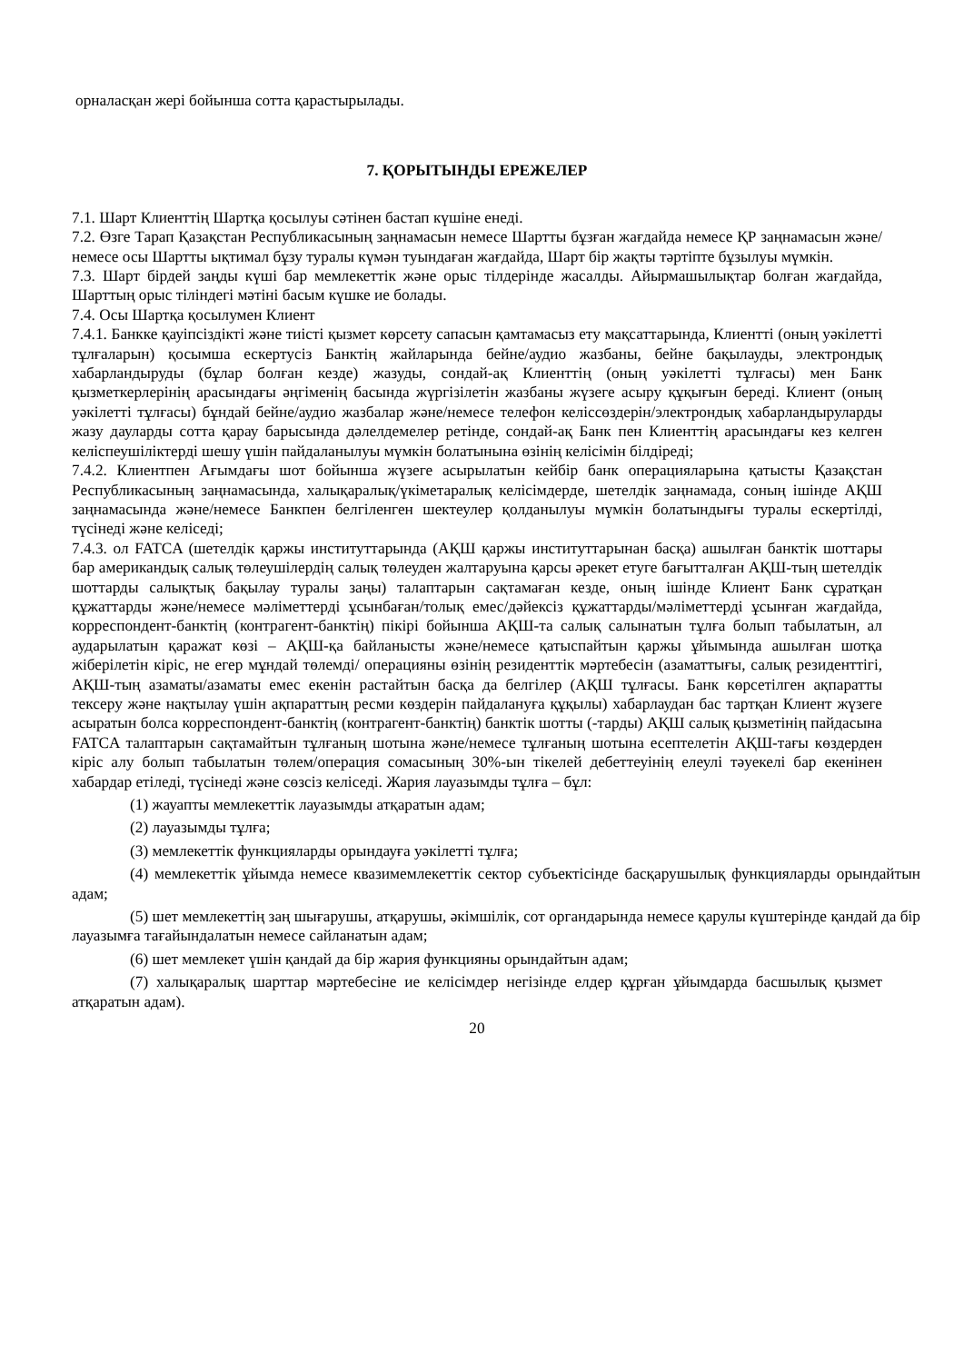орналасқан жері бойынша сотта қарастырылады.
7. ҚОРЫТЫНДЫ ЕРЕЖЕЛЕР
7.1. Шарт Клиенттің Шартқа қосылуы сәтінен бастап күшіне енеді.
7.2. Өзге Тарап Қазақстан Республикасының заңнамасын немесе Шартты бұзған жағдайда немесе ҚР заңнамасын және/немесе осы Шартты ықтимал бұзу туралы күмән туындаған жағдайда, Шарт бір жақты тәртіпте бұзылуы мүмкін.
7.3. Шарт бірдей заңды күші бар мемлекеттік және орыс тілдерінде жасалды. Айырмашылықтар болған жағдайда, Шарттың орыс тіліндегі мәтіні басым күшке ие болады.
7.4. Осы Шартқа қосылумен Клиент
7.4.1. Банкке қауіпсіздікті және тиісті қызмет көрсету сапасын қамтамасыз ету мақсаттарында, Клиентті (оның уәкілетті тұлғаларын) қосымша ескертусіз Банктің жайларында бейне/аудио жазбаны, бейне бақылауды, электрондық хабарландыруды (бұлар болған кезде) жазуды, сондай-ақ Клиенттің (оның уәкілетті тұлғасы) мен Банк қызметкерлерінің арасындағы әңгіменің басында жүргізілетін жазбаны жүзеге асыру құқығын береді. Клиент (оның уәкілетті тұлғасы) бұндай бейне/аудио жазбалар және/немесе телефон келіссөздерін/электрондық хабарландыруларды жазу дауларды сотта қарау барысында дәлелдемелер ретінде, сондай-ақ Банк пен Клиенттің арасындағы кез келген келіспеушіліктерді шешу үшін пайдаланылуы мүмкін болатынына өзінің келісімін білдіреді;
7.4.2. Клиентпен Ағымдағы шот бойынша жүзеге асырылатын кейбір банк операцияларына қатысты Қазақстан Республикасының заңнамасында, халықаралық/үкіметаралық келісімдерде, шетелдік заңнамада, соның ішінде АҚШ заңнамасында және/немесе Банкпен белгіленген шектеулер қолданылуы мүмкін болатындығы туралы ескертілді, түсінеді және келіседі;
7.4.3. ол FATCA (шетелдік қаржы институттарында (АҚШ қаржы институттарынан басқа) ашылған банктік шоттары бар американдық салық төлеушілердің салық төлеуден жалтаруына қарсы әрекет етуге бағытталған АҚШ-тың шетелдік шоттарды салықтық бақылау туралы заңы) талаптарын сақтамаған кезде, оның ішінде Клиент Банк сұратқан құжаттарды және/немесе мәліметтерді ұсынбаған/толық емес/дәйексіз құжаттарды/мәліметтерді ұсынған жағдайда, корреспондент-банктің (контрагент-банктің) пікірі бойынша АҚШ-та салық салынатын тұлға болып табылатын, ал аударылатын қаражат көзі – АҚШ-қа байланысты және/немесе қатыспайтын қаржы ұйымында ашылған шотқа жіберілетін кіріс, не егер мұндай төлемді/ операцияны өзінің резиденттік мәртебесін (азаматтығы, салық резиденттігі, АҚШ-тың азаматы/азаматы емес екенін растайтын басқа да белгілер (АҚШ тұлғасы. Банк көрсетілген ақпаратты тексеру және нақтылау үшін ақпараттың ресми көздерін пайдалануға құқылы) хабарлаудан бас тартқан Клиент жүзеге асыратын болса корреспондент-банктің (контрагент-банктің) банктік шотты (-тарды) АҚШ салық қызметінің пайдасына FATCA талаптарын сақтамайтын тұлғаның шотына және/немесе тұлғаның шотына есептелетін АҚШ-тағы көздерден кіріс алу болып табылатын төлем/операция сомасының 30%-ын тікелей дебеттеуінің елеулі тәуекелі бар екенінен хабардар етіледі, түсінеді және сөзсіз келіседі. Жария лауазымды тұлға – бұл:
(1) жауапты мемлекеттік лауазымды атқаратын адам;
(2) лауазымды тұлға;
(3) мемлекеттік функцияларды орындауға уәкілетті тұлға;
(4) мемлекеттік ұйымда немесе квазимемлекеттік сектор субъектісінде басқарушылық функцияларды орындайтын адам;
(5) шет мемлекеттің заң шығарушы, атқарушы, әкімшілік, сот органдарында немесе қарулы күштерінде қандай да бір лауазымға тағайындалатын немесе сайланатын адам;
(6) шет мемлекет үшін қандай да бір жария функцияны орындайтын адам;
(7) халықаралық шарттар мәртебесіне ие келісімдер негізінде елдер құрған ұйымдарда басшылық қызмет атқаратын адам).
20